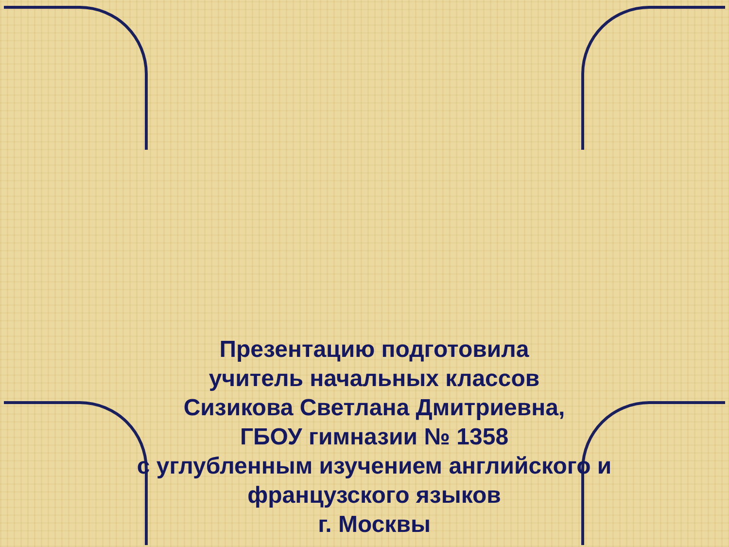Презентацию подготовила
учитель начальных классов
Сизикова Светлана Дмитриевна,
ГБОУ гимназии № 1358
с углубленным изучением английского и
французского языков
г. Москвы